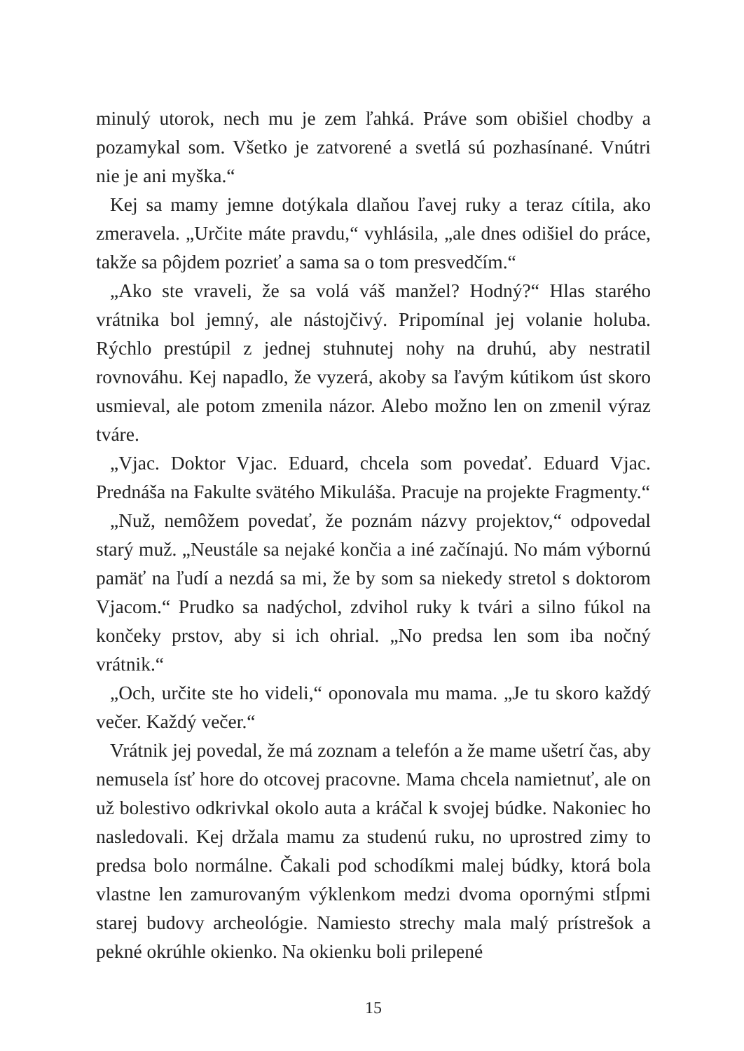minulý utorok, nech mu je zem ľahká. Práve som obišiel chodby a pozamykal som. Všetko je zatvorené a svetlá sú pozhasínané. Vnútri nie je ani myška.“
Kej sa mamy jemne dotýkala dlaňou ľavej ruky a teraz cítila, ako zmeravela. „Určite máte pravdu,“ vyhlásila, „ale dnes odišiel do práce, takže sa pôjdem pozrieť a sama sa o tom presvedčím.“
„Ako ste vraveli, že sa volá váš manžel? Hodný?“ Hlas starého vrátnika bol jemný, ale nástojčivý. Pripomínal jej volanie holuba. Rýchlo prestúpil z jednej stuhnutej nohy na druhú, aby nestratil rovnováhu. Kej napadlo, že vyzerá, akoby sa ľavým kútikom úst skoro usmieval, ale potom zmenila názor. Alebo možno len on zmenil výraz tváre.
„Vjac. Doktor Vjac. Eduard, chcela som povedať. Eduard Vjac. Prednáša na Fakulte svätého Mikuláša. Pracuje na projekte Fragmenty.“
„Nuž, nemôžem povedať, že poznám názvy projektov,“ odpovedal starý muž. „Neustále sa nejaké končia a iné začínajú. No mám výbornú pamäť na ľudí a nezdá sa mi, že by som sa niekedy stretol s doktorom Vjacom.“ Prudko sa nadýchol, zdvihol ruky k tvári a silno fúkol na končeky prstov, aby si ich ohrial. „No predsa len som iba nočný vrátnik.“
„Och, určite ste ho videli,“ oponovala mu mama. „Je tu skoro každý večer. Každý večer.“
Vrátnik jej povedal, že má zoznam a telefón a že mame ušetrí čas, aby nemusela ísť hore do otcovej pracovne. Mama chcela namietnuť, ale on už bolestivo odkrivkal okolo auta a kráčal k svojej búdke. Nakoniec ho nasledovali. Kej držala mamu za studenú ruku, no uprostred zimy to predsa bolo normálne. Čakali pod schodíkmi malej búdky, ktorá bola vlastne len zamurovaným výklenkom medzi dvoma opornými stĺpmi starej budovy archeológie. Namiesto strechy mala malý prístrešok a pekné okrúhle okienko. Na okienku boli prilepené
15